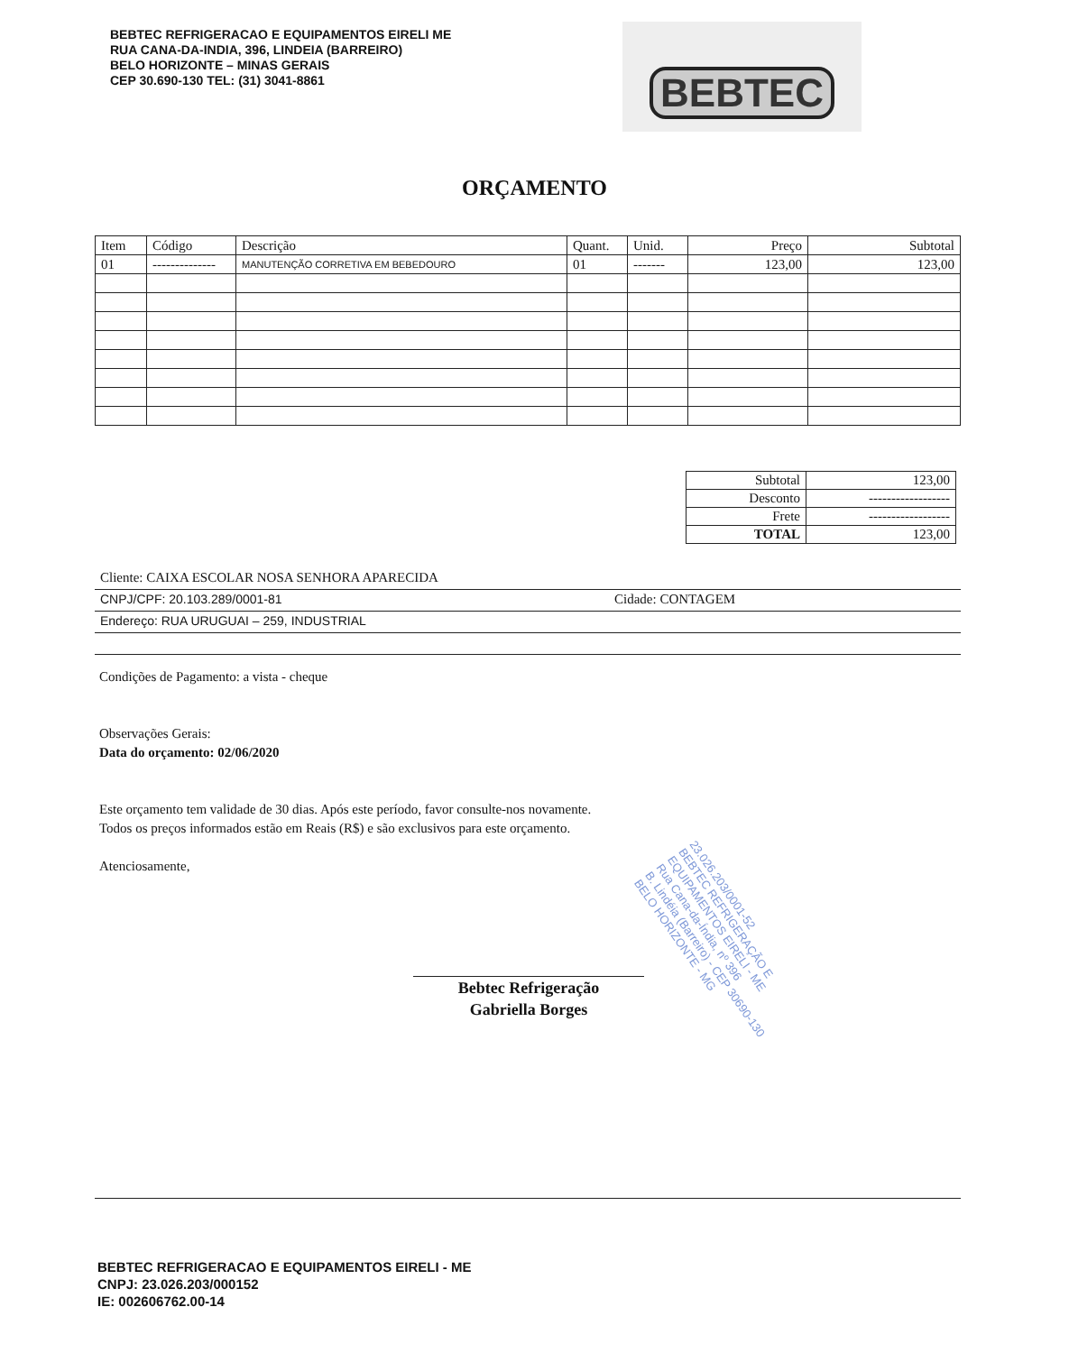BEBTEC REFRIGERACAO E EQUIPAMENTOS EIRELI ME
RUA CANA-DA-INDIA, 396, LINDEIA (BARREIRO)
BELO HORIZONTE – MINAS GERAIS
CEP 30.690-130 TEL: (31) 3041-8861
BEBTEC
ORÇAMENTO
| Item | Código | Descrição | Quant. | Unid. | Preço | Subtotal |
| --- | --- | --- | --- | --- | --- | --- |
| 01 | -------------- | MANUTENÇÃO CORRETIVA EM BEBEDOURO | 01 | ------- | 123,00 | 123,00 |
| Subtotal | 123,00 |
| Desconto | ------------------ |
| Frete | ------------------ |
| TOTAL | 123,00 |
Cliente: CAIXA ESCOLAR NOSA SENHORA APARECIDA
CNPJ/CPF: 20.103.289/0001-81 Cidade: CONTAGEM
Endereço: RUA URUGUAI – 259, INDUSTRIAL
Condições de Pagamento: a vista - cheque
Observações Gerais:
Data do orçamento: 02/06/2020
Este orçamento tem validade de 30 dias. Após este período, favor consulte-nos novamente.
Todos os preços informados estão em Reais (R$) e são exclusivos para este orçamento.
Atenciosamente,
23.026.203/0001-52
BEBTEC REFRIGERAÇÃO E
EQUIPAMENTOS EIRELI - ME
Rua Cana-da-Índia, nº 396
B. Lindéia (Barreiro) - CEP 30690-130
BELO HORIZONTE - MG
Bebtec Refrigeração
Gabriella Borges
BEBTEC REFRIGERACAO E EQUIPAMENTOS EIRELI - ME
CNPJ: 23.026.203/000152
IE: 002606762.00-14